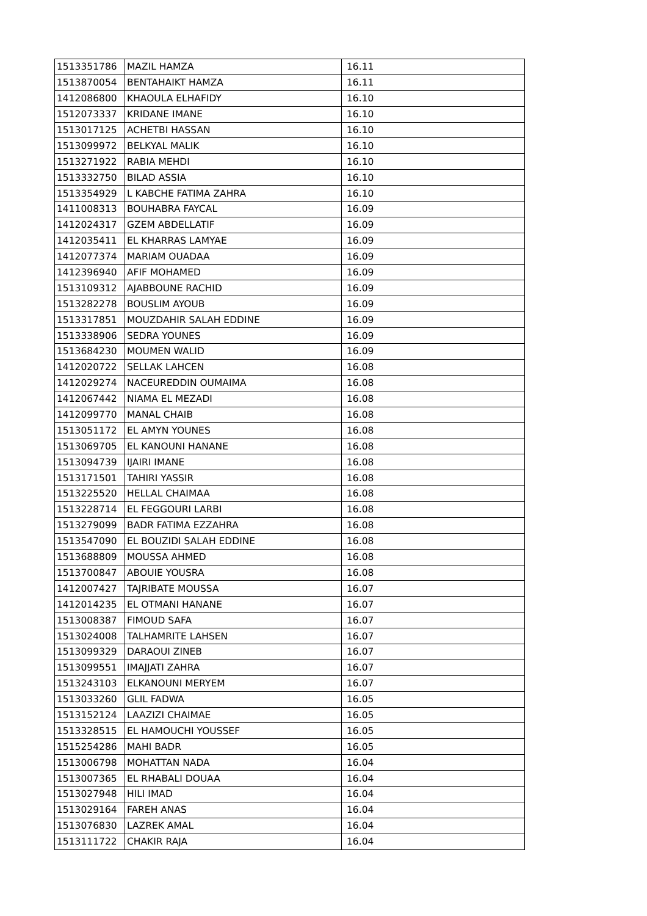| 1513351786 | MAZIL HAMZA | 16.11 |
| 1513870054 | BENTAHAIKT HAMZA | 16.11 |
| 1412086800 | KHAOULA ELHAFIDY | 16.10 |
| 1512073337 | KRIDANE IMANE | 16.10 |
| 1513017125 | ACHETBI HASSAN | 16.10 |
| 1513099972 | BELKYAL MALIK | 16.10 |
| 1513271922 | RABIA MEHDI | 16.10 |
| 1513332750 | BILAD ASSIA | 16.10 |
| 1513354929 | L KABCHE FATIMA ZAHRA | 16.10 |
| 1411008313 | BOUHABRA FAYCAL | 16.09 |
| 1412024317 | GZEM ABDELLATIF | 16.09 |
| 1412035411 | EL KHARRAS LAMYAE | 16.09 |
| 1412077374 | MARIAM OUADAA | 16.09 |
| 1412396940 | AFIF MOHAMED | 16.09 |
| 1513109312 | AJABBOUNE RACHID | 16.09 |
| 1513282278 | BOUSLIM AYOUB | 16.09 |
| 1513317851 | MOUZDAHIR SALAH EDDINE | 16.09 |
| 1513338906 | SEDRA YOUNES | 16.09 |
| 1513684230 | MOUMEN WALID | 16.09 |
| 1412020722 | SELLAK LAHCEN | 16.08 |
| 1412029274 | NACEUREDDIN OUMAIMA | 16.08 |
| 1412067442 | NIAMA EL MEZADI | 16.08 |
| 1412099770 | MANAL CHAIB | 16.08 |
| 1513051172 | EL AMYN YOUNES | 16.08 |
| 1513069705 | EL KANOUNI HANANE | 16.08 |
| 1513094739 | IJAIRI IMANE | 16.08 |
| 1513171501 | TAHIRI YASSIR | 16.08 |
| 1513225520 | HELLAL CHAIMAA | 16.08 |
| 1513228714 | EL FEGGOURI LARBI | 16.08 |
| 1513279099 | BADR FATIMA EZZAHRA | 16.08 |
| 1513547090 | EL BOUZIDI SALAH EDDINE | 16.08 |
| 1513688809 | MOUSSA AHMED | 16.08 |
| 1513700847 | ABOUIE YOUSRA | 16.08 |
| 1412007427 | TAJRIBATE MOUSSA | 16.07 |
| 1412014235 | EL OTMANI HANANE | 16.07 |
| 1513008387 | FIMOUD SAFA | 16.07 |
| 1513024008 | TALHAMRITE LAHSEN | 16.07 |
| 1513099329 | DARAOUI ZINEB | 16.07 |
| 1513099551 | IMAJJATI ZAHRA | 16.07 |
| 1513243103 | ELKANOUNI MERYEM | 16.07 |
| 1513033260 | GLIL FADWA | 16.05 |
| 1513152124 | LAAZIZI CHAIMAE | 16.05 |
| 1513328515 | EL HAMOUCHI YOUSSEF | 16.05 |
| 1515254286 | MAHI BADR | 16.05 |
| 1513006798 | MOHATTAN NADA | 16.04 |
| 1513007365 | EL RHABALI DOUAA | 16.04 |
| 1513027948 | HILI IMAD | 16.04 |
| 1513029164 | FAREH ANAS | 16.04 |
| 1513076830 | LAZREK AMAL | 16.04 |
| 1513111722 | CHAKIR RAJA | 16.04 |